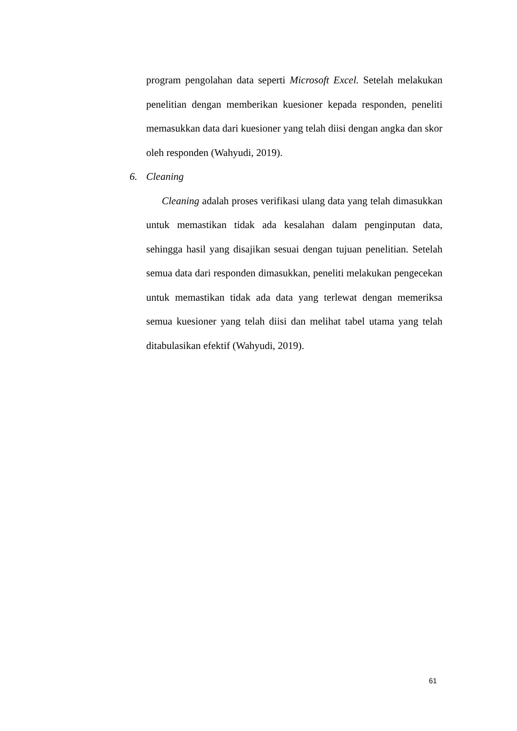program pengolahan data seperti Microsoft Excel. Setelah melakukan penelitian dengan memberikan kuesioner kepada responden, peneliti memasukkan data dari kuesioner yang telah diisi dengan angka dan skor oleh responden (Wahyudi, 2019).
6. Cleaning
Cleaning adalah proses verifikasi ulang data yang telah dimasukkan untuk memastikan tidak ada kesalahan dalam penginputan data, sehingga hasil yang disajikan sesuai dengan tujuan penelitian. Setelah semua data dari responden dimasukkan, peneliti melakukan pengecekan untuk memastikan tidak ada data yang terlewat dengan memeriksa semua kuesioner yang telah diisi dan melihat tabel utama yang telah ditabulasikan efektif (Wahyudi, 2019).
61